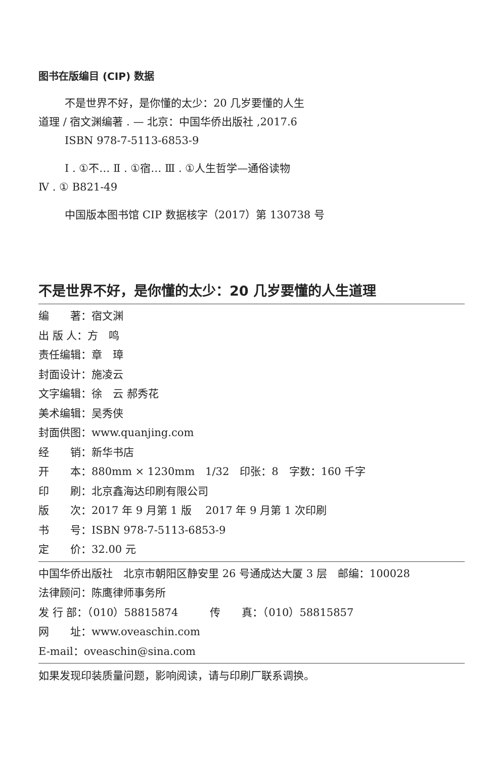图书在版编目 (CIP) 数据
不是世界不好，是你懂的太少：20 几岁要懂的人生
道理 / 宿文渊编著 . — 北京：中国华侨出版社 ,2017.6
ISBN 978-7-5113-6853-9
Ⅰ . ①不… Ⅱ . ①宿… Ⅲ . ①人生哲学—通俗读物
Ⅳ . ① B821-49
中国版本图书馆 CIP 数据核字（2017）第 130738 号
不是世界不好，是你懂的太少：20 几岁要懂的人生道理
编　　著：宿文渊
出 版 人：方　鸣
责任编辑：章　璋
封面设计：施凌云
文字编辑：徐　云 郝秀花
美术编辑：吴秀侠
封面供图：www.quanjing.com
经　　销：新华书店
开　　本：880mm × 1230mm　1/32　印张：8　字数：160 千字
印　　刷：北京鑫海达印刷有限公司
版　　次：2017 年 9 月第 1 版　 2017 年 9 月第 1 次印刷
书　　号：ISBN 978-7-5113-6853-9
定　　价：32.00 元
中国华侨出版社　北京市朝阳区静安里 26 号通成达大厦 3 层　邮编：100028
法律顾问：陈鹰律师事务所
发 行 部：（010）58815874　　　传　　真：（010）58815857
网　　址：www.oveaschin.com
E-mail：oveaschin@sina.com
如果发现印装质量问题，影响阅读，请与印刷厂联系调换。